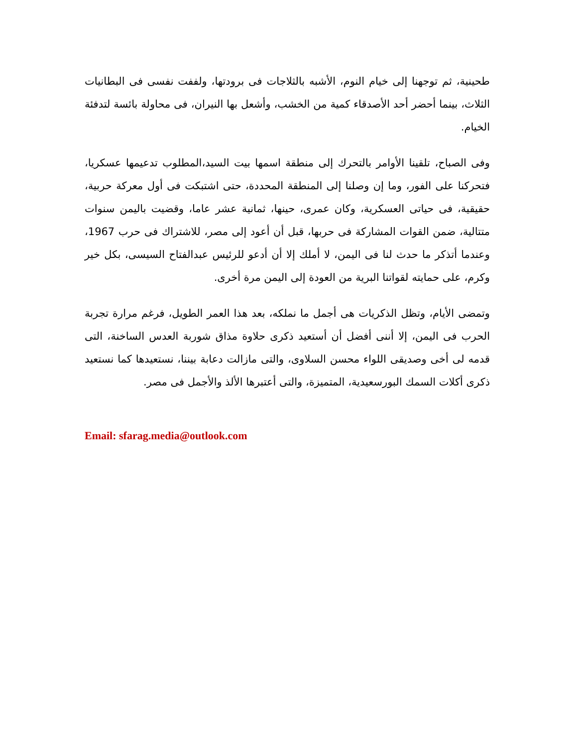طحينية، ثم توجهنا إلى خيام النوم، الأشبه بالثلاجات فى برودتها، ولففت نفسى فى البطانيات الثلاث، بينما أحضر أحد الأصدقاء كمية من الخشب، وأشعل بها النيران، فى محاولة بائسة لتدفئة الخيام.
وفى الصباح، تلقينا الأوامر بالتحرك إلى منطقة اسمها بيت السيد،المطلوب تدعيمها عسكريا، فتحركنا على الفور، وما إن وصلنا إلى المنطقة المحددة، حتى اشتبكت فى أول معركة حربية، حقيقية، فى حياتى العسكرية، وكان عمرى، حينها، ثمانية عشر عاما، وقضيت باليمن سنوات متتالية، ضمن القوات المشاركة فى حربها، قبل أن أعود إلى مصر، للاشتراك فى حرب 1967، وعندما أتذكر ما حدث لنا فى اليمن، لا أملك إلا أن أدعو للرئيس عبدالفتاح السيسى، بكل خير وكرم، على حمايته لقواتنا البرية من العودة إلى اليمن مرة أخرى.
وتمضى الأيام، وتظل الذكريات هى أجمل ما نملكه، بعد هذا العمر الطويل، فرغم مرارة تجربة الحرب فى اليمن، إلا أننى أفضل أن أستعيد ذكرى حلاوة مذاق شوربة العدس الساخنة، التى قدمه لى أخى وصديقى اللواء محسن السلاوى، والتى مازالت دعابة بيننا، نستعيدها كما نستعيد ذكرى أكلات السمك البورسعيدية، المتميزة، والتى أعتبرها الألذ والأجمل فى مصر.
Email: sfarag.media@outlook.com